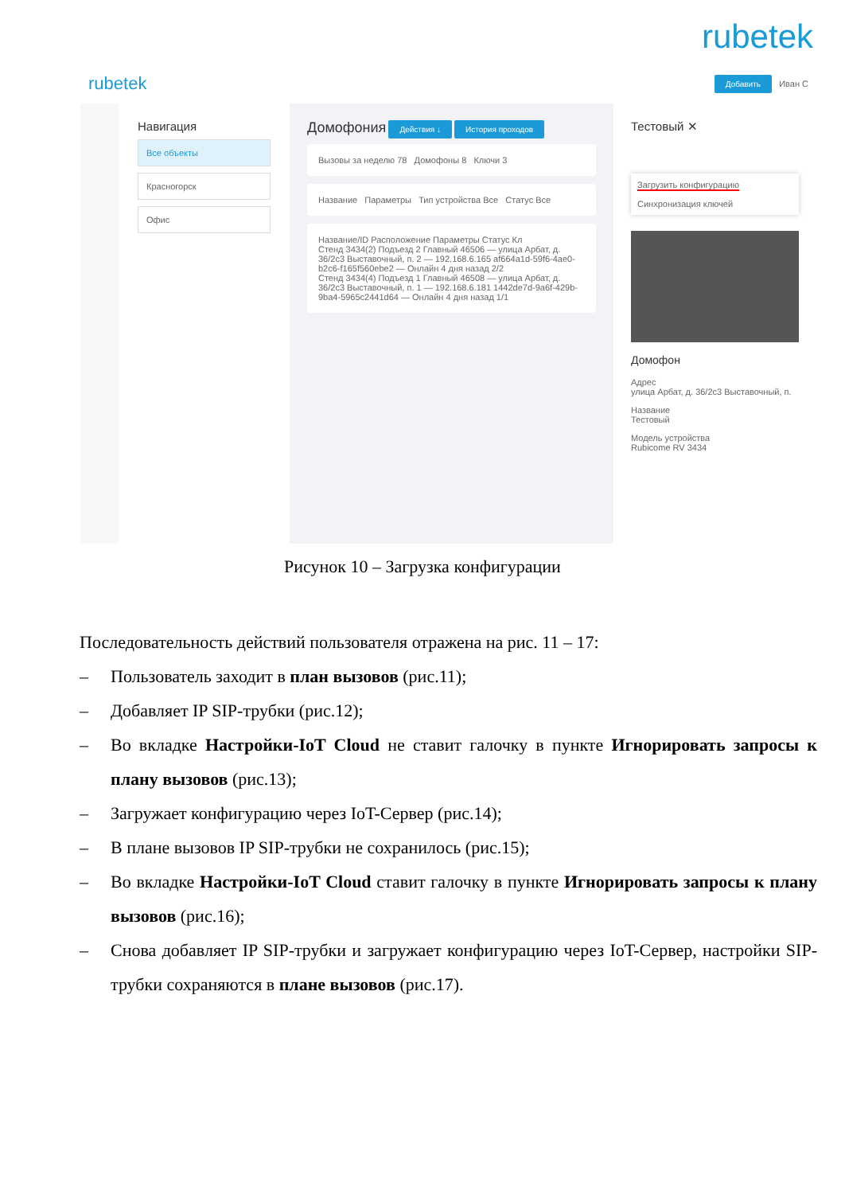rubetek
rubetek Добавить Иван С
Навигация
Все объекты
Красногорск
Офис
Домофония Действия ↓ История проходов
Вызовы за неделю 78 Домофоны 8 Ключи 3
Название Параметры Тип устройства Все Статус Все
Название/ID Расположение Параметры Статус Кл
Стенд 3434(2) Подъезд 2 Главный 46506 — улица Арбат, д. 36/2с3 Выставочный, п. 2 — 192.168.6.165 af664a1d-59f6-4ae0-b2c6-f165f560ebe2 — Онлайн 4 дня назад 2/2
Стенд 3434(4) Подъезд 1 Главный 46508 — улица Арбат, д. 36/2с3 Выставочный, п. 1 — 192.168.6.181 1442de7d-9a6f-429b-9ba4-5965c2441d64 — Онлайн 4 дня назад 1/1
Тестовый ✕
Загрузить конфигурацию
Синхронизация ключей
Домофон
Адрес
улица Арбат, д. 36/2с3 Выставочный, п.
Название
Тестовый
Модель устройства
Rubicome RV 3434
Рисунок 10 – Загрузка конфигурации
Последовательность действий пользователя отражена на рис. 11 – 17:
– Пользователь заходит в план вызовов (рис.11);
– Добавляет IP SIP-трубки (рис.12);
– Во вкладке Настройки-IoT Cloud не ставит галочку в пункте Игнорировать запросы к плану вызовов (рис.13);
– Загружает конфигурацию через IoT-Сервер (рис.14);
– В плане вызовов IP SIP-трубки не сохранилось (рис.15);
– Во вкладке Настройки-IoT Cloud ставит галочку в пункте Игнорировать запросы к плану вызовов (рис.16);
– Снова добавляет IP SIP-трубки и загружает конфигурацию через IoT-Сервер, настройки SIP-трубки сохраняются в плане вызовов (рис.17).